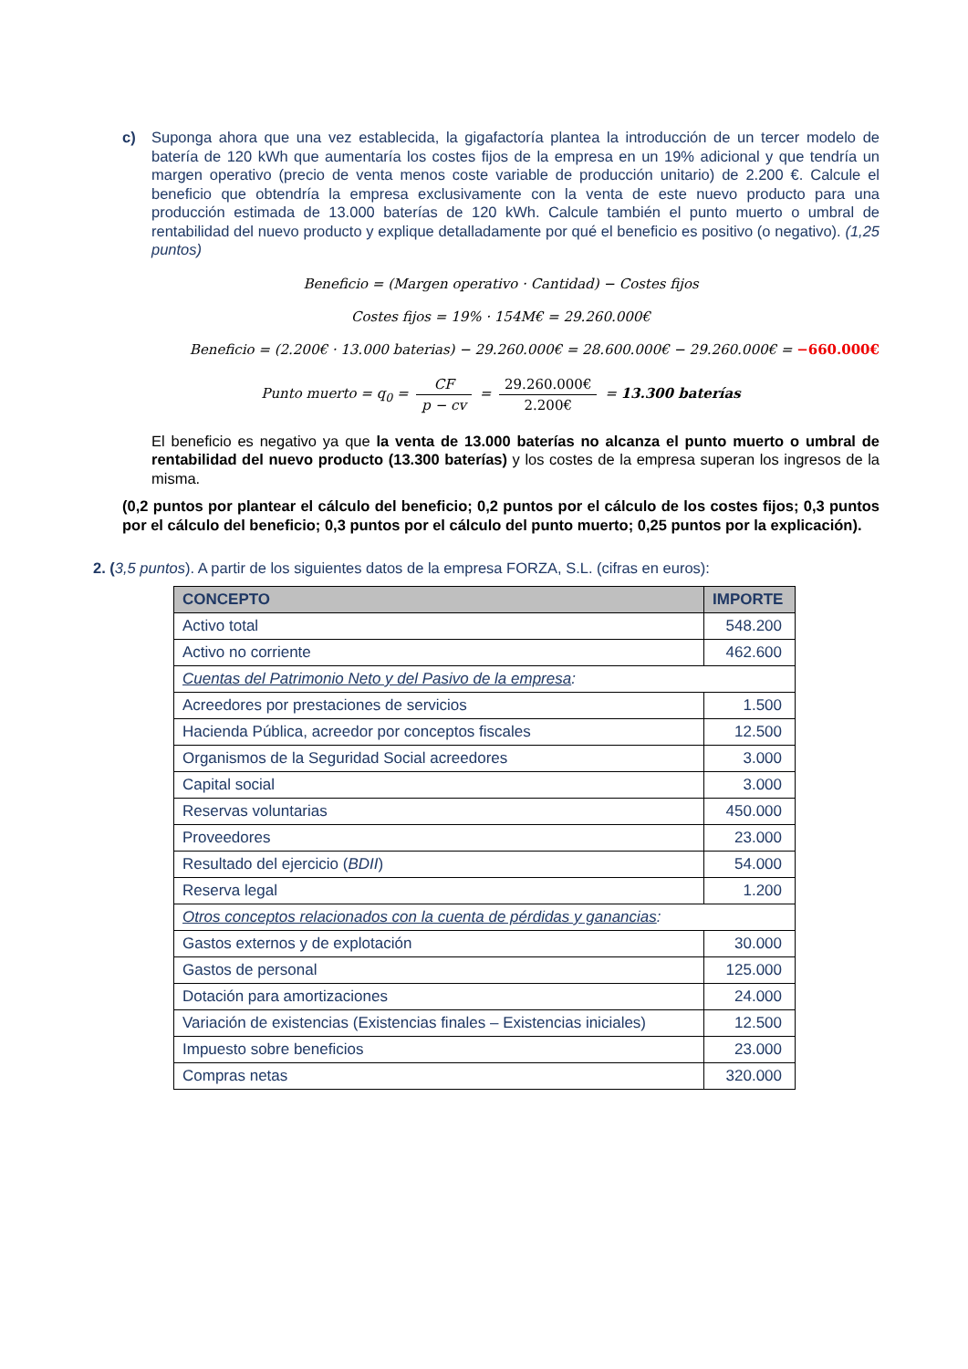c) Suponga ahora que una vez establecida, la gigafactoría plantea la introducción de un tercer modelo de batería de 120 kWh que aumentaría los costes fijos de la empresa en un 19% adicional y que tendría un margen operativo (precio de venta menos coste variable de producción unitario) de 2.200 €. Calcule el beneficio que obtendría la empresa exclusivamente con la venta de este nuevo producto para una producción estimada de 13.000 baterías de 120 kWh. Calcule también el punto muerto o umbral de rentabilidad del nuevo producto y explique detalladamente por qué el beneficio es positivo (o negativo). (1,25 puntos)
Beneficio = (Margen operativo · Cantidad) − Costes fijos
Costes fijos = 19% · 154M€ = 29.260.000€
Beneficio = (2.200€ · 13.000 baterias) − 29.260.000€ = 28.600.000€ − 29.260.000€ = −660.000€
Punto muerto = q<sub>0</sub> = CF p − cv = 29.260.000€ 2.200€ = 13.300 baterías
El beneficio es negativo ya que la venta de 13.000 baterías no alcanza el punto muerto o umbral de rentabilidad del nuevo producto (13.300 baterías) y los costes de la empresa superan los ingresos de la misma.
(0,2 puntos por plantear el cálculo del beneficio; 0,2 puntos por el cálculo de los costes fijos; 0,3 puntos por el cálculo del beneficio; 0,3 puntos por el cálculo del punto muerto; 0,25 puntos por la explicación).
2. (3,5 puntos). A partir de los siguientes datos de la empresa FORZA, S.L. (cifras en euros):
| CONCEPTO | IMPORTE |
| --- | --- |
| Activo total | 548.200 |
| Activo no corriente | 462.600 |
| Cuentas del Patrimonio Neto y del Pasivo de la empresa : | |
| Acreedores por prestaciones de servicios | 1.500 |
| Hacienda Pública, acreedor por conceptos fiscales | 12.500 |
| Organismos de la Seguridad Social acreedores | 3.000 |
| Capital social | 3.000 |
| Reservas voluntarias | 450.000 |
| Proveedores | 23.000 |
| Resultado del ejercicio ( BDII ) | 54.000 |
| Reserva legal | 1.200 |
| Otros conceptos relacionados con la cuenta de pérdidas y ganancias : | |
| Gastos externos y de explotación | 30.000 |
| Gastos de personal | 125.000 |
| Dotación para amortizaciones | 24.000 |
| Variación de existencias (Existencias finales – Existencias iniciales) | 12.500 |
| Impuesto sobre beneficios | 23.000 |
| Compras netas | 320.000 |